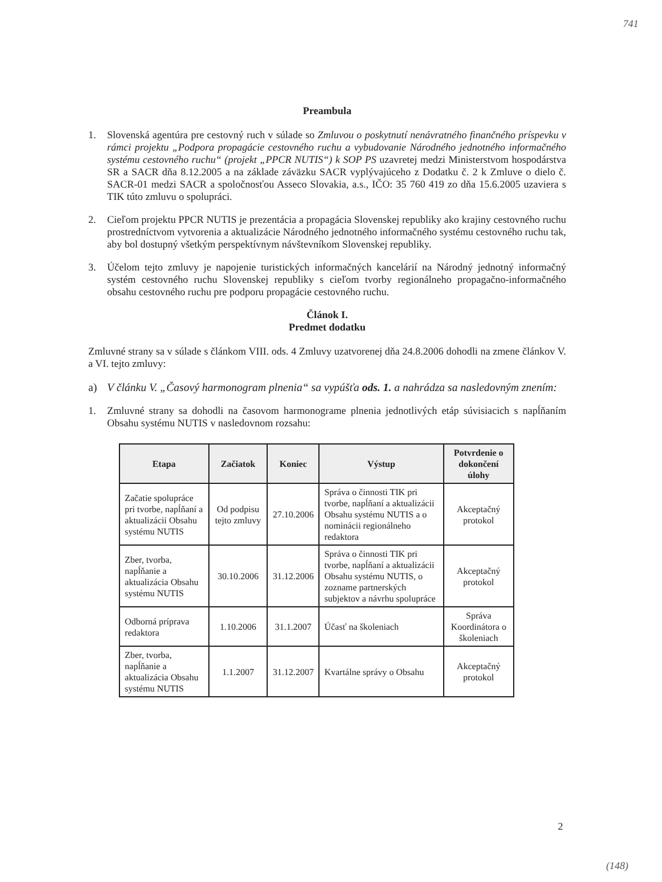741
Preambula
1. Slovenská agentúra pre cestovný ruch v súlade so Zmluvou o poskytnutí nenávratného finančného príspevku v rámci projektu „Podpora propagácie cestovného ruchu a vybudovanie Národného jednotného informačného systému cestovného ruchu“ (projekt „PPCR NUTIS“) k SOP PS uzavretej medzi Ministerstvom hospodárstva SR a SACR dňa 8.12.2005 a na základe záväzku SACR vyplývajúceho z Dodatku č. 2 k Zmluve o dielo č. SACR-01 medzi SACR a spoločnosťou Asseco Slovakia, a.s., IČO: 35 760 419 zo dňa 15.6.2005 uzaviera s TIK túto zmluvu o spolupráci.
2. Cieľom projektu PPCR NUTIS je prezentácia a propagácia Slovenskej republiky ako krajiny cestovného ruchu prostredníctvom vytvorenia a aktualizácie Národného jednotného informačného systému cestovného ruchu tak, aby bol dostupný všetkým perspektívnym návštevníkom Slovenskej republiky.
3. Účelom tejto zmluvy je napojenie turistických informačných kancelárií na Národný jednotný informačný systém cestovného ruchu Slovenskej republiky s cieľom tvorby regionálneho propagačno-informačného obsahu cestovného ruchu pre podporu propagácie cestovného ruchu.
Článok I.
Predmet dodatku
Zmluvné strany sa v súlade s článkom VIII. ods. 4 Zmluvy uzatvorenej dňa 24.8.2006 dohodli na zmene článkov V. a VI. tejto zmluvy:
a) V článku V. „Časový harmonogram plnenia“ sa vypúšťa ods. 1. a nahrádza sa nasledovným znením:
1. Zmluvné strany sa dohodli na časovom harmonograme plnenia jednotlivých etáp súvisiacich s napĺňaním Obsahu systému NUTIS v nasledovnom rozsahu:
| Etapa | Začiatok | Koniec | Výstup | Potvrdenie o dokončení úlohy |
| --- | --- | --- | --- | --- |
| Začatie spolupráce pri tvorbe, napĺňaní a aktualizácii Obsahu systému NUTIS | Od podpisu tejto zmluvy | 27.10.2006 | Správa o činnosti TIK pri tvorbe, napĺňaní a aktualizácii Obsahu systému NUTIS a o nominácii regionálneho redaktora | Akceptačný protokol |
| Zber, tvorba, napĺňanie a aktualizácia Obsahu systému NUTIS | 30.10.2006 | 31.12.2006 | Správa o činnosti TIK pri tvorbe, napĺňaní a aktualizácii Obsahu systému NUTIS, o zozname partnerských subjektov a návrhu spolupráce | Akceptačný protokol |
| Odborná príprava redaktora | 1.10.2006 | 31.1.2007 | Účasť na školeniach | Správa Koordinátora o školeniach |
| Zber, tvorba, napĺňanie a aktualizácia Obsahu systému NUTIS | 1.1.2007 | 31.12.2007 | Kvartálne správy o Obsahu | Akceptačný protokol |
2
(148)